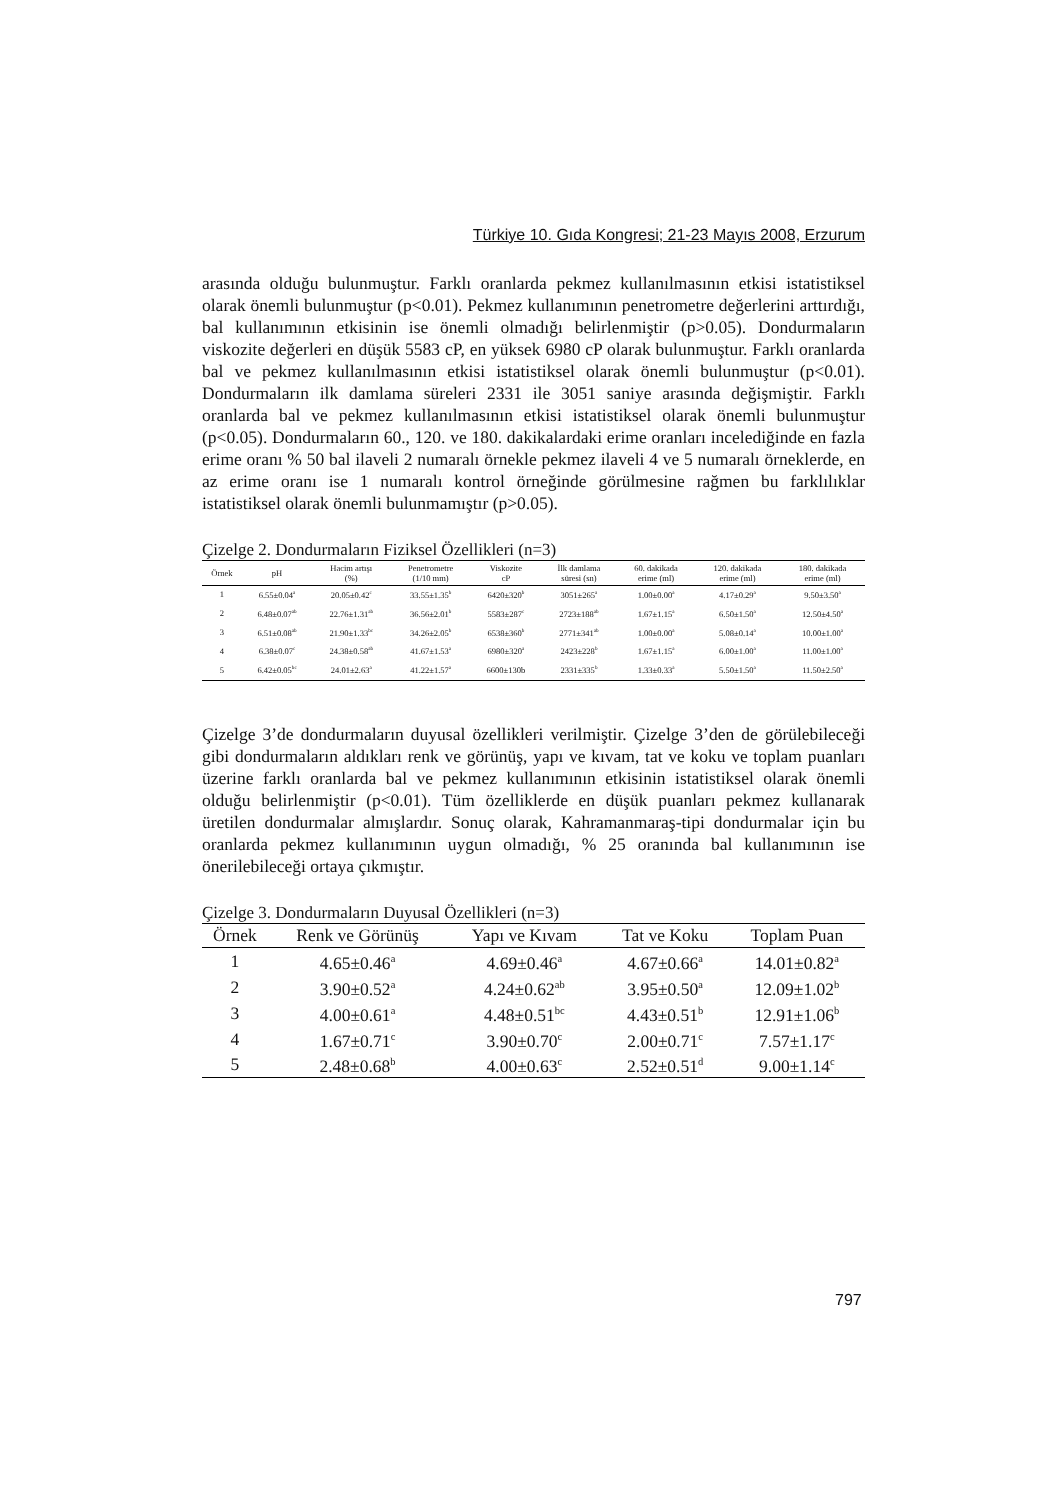Türkiye 10. Gıda Kongresi; 21-23 Mayıs 2008, Erzurum
arasında olduğu bulunmuştur. Farklı oranlarda pekmez kullanılmasının etkisi istatistiksel olarak önemli bulunmuştur (p<0.01). Pekmez kullanımının penetrometre değerlerini arttırdığı, bal kullanımının etkisinin ise önemli olmadığı belirlenmiştir (p>0.05). Dondurmaların viskozite değerleri en düşük 5583 cP, en yüksek 6980 cP olarak bulunmuştur. Farklı oranlarda bal ve pekmez kullanılmasının etkisi istatistiksel olarak önemli bulunmuştur (p<0.01). Dondurmaların ilk damlama süreleri 2331 ile 3051 saniye arasında değişmiştir. Farklı oranlarda bal ve pekmez kullanılmasının etkisi istatistiksel olarak önemli bulunmuştur (p<0.05). Dondurmaların 60., 120. ve 180. dakikalardaki erime oranları incelediğinde en fazla erime oranı % 50 bal ilaveli 2 numaralı örnekle pekmez ilaveli 4 ve 5 numaralı örneklerde, en az erime oranı ise 1 numaralı kontrol örneğinde görülmesine rağmen bu farklılıklar istatistiksel olarak önemli bulunmamıştır (p>0.05).
Çizelge 2. Dondurmaların Fiziksel Özellikleri (n=3)
| Örnek | pH | Hacim artışı (%) | Penetrometre (1/10 mm) | Viskozite cP | İlk damlama süresi (sn) | 60. dakikada erime (ml) | 120. dakikada erime (ml) | 180. dakikada erime (ml) |
| --- | --- | --- | --- | --- | --- | --- | --- | --- |
| 1 | 6.55±0.04<sup>a</sup> | 20.05±0.42<sup>c</sup> | 33.55±1.35<sup>b</sup> | 6420±320<sup>b</sup> | 3051±265<sup>a</sup> | 1.00±0.00<sup>a</sup> | 4.17±0.29<sup>a</sup> | 9.50±3.50<sup>a</sup> |
| 2 | 6.48±0.07<sup>ab</sup> | 22.76±1.31<sup>ab</sup> | 36.56±2.01<sup>b</sup> | 5583±287<sup>c</sup> | 2723±188<sup>ab</sup> | 1.67±1.15<sup>a</sup> | 6.50±1.50<sup>a</sup> | 12.50±4.50<sup>a</sup> |
| 3 | 6.51±0.08<sup>ab</sup> | 21.90±1.33<sup>bc</sup> | 34.26±2.05<sup>b</sup> | 6538±360<sup>b</sup> | 2771±341<sup>ab</sup> | 1.00±0.00<sup>a</sup> | 5.08±0.14<sup>a</sup> | 10.00±1.00<sup>a</sup> |
| 4 | 6.38±0.07<sup>c</sup> | 24.38±0.58<sup>ab</sup> | 41.67±1.53<sup>a</sup> | 6980±320<sup>a</sup> | 2423±228<sup>b</sup> | 1.67±1.15<sup>a</sup> | 6.00±1.00<sup>a</sup> | 11.00±1.00<sup>a</sup> |
| 5 | 6.42±0.05<sup>bc</sup> | 24.01±2.63<sup>a</sup> | 41.22±1.57<sup>a</sup> | 6600±130b | 2331±335<sup>b</sup> | 1.33±0.33<sup>a</sup> | 5.50±1.50<sup>a</sup> | 11.50±2.50<sup>a</sup> |
Çizelge 3’de dondurmaların duyusal özellikleri verilmiştir. Çizelge 3’den de görülebileceği gibi dondurmaların aldıkları renk ve görünüş, yapı ve kıvam, tat ve koku ve toplam puanları üzerine farklı oranlarda bal ve pekmez kullanımının etkisinin istatistiksel olarak önemli olduğu belirlenmiştir (p<0.01). Tüm özelliklerde en düşük puanları pekmez kullanarak üretilen dondurmalar almışlardır. Sonuç olarak, Kahramanmaraş-tipi dondurmalar için bu oranlarda pekmez kullanımının uygun olmadığı, % 25 oranında bal kullanımının ise önerilebileceği ortaya çıkmıştır.
Çizelge 3. Dondurmaların Duyusal Özellikleri (n=3)
| Örnek | Renk ve Görünüş | Yapı ve Kıvam | Tat ve Koku | Toplam Puan |
| --- | --- | --- | --- | --- |
| 1 | 4.65±0.46<sup>a</sup> | 4.69±0.46<sup>a</sup> | 4.67±0.66<sup>a</sup> | 14.01±0.82<sup>a</sup> |
| 2 | 3.90±0.52<sup>a</sup> | 4.24±0.62<sup>ab</sup> | 3.95±0.50<sup>a</sup> | 12.09±1.02<sup>b</sup> |
| 3 | 4.00±0.61<sup>a</sup> | 4.48±0.51<sup>bc</sup> | 4.43±0.51<sup>b</sup> | 12.91±1.06<sup>b</sup> |
| 4 | 1.67±0.71<sup>c</sup> | 3.90±0.70<sup>c</sup> | 2.00±0.71<sup>c</sup> | 7.57±1.17<sup>c</sup> |
| 5 | 2.48±0.68<sup>b</sup> | 4.00±0.63<sup>c</sup> | 2.52±0.51<sup>d</sup> | 9.00±1.14<sup>c</sup> |
797